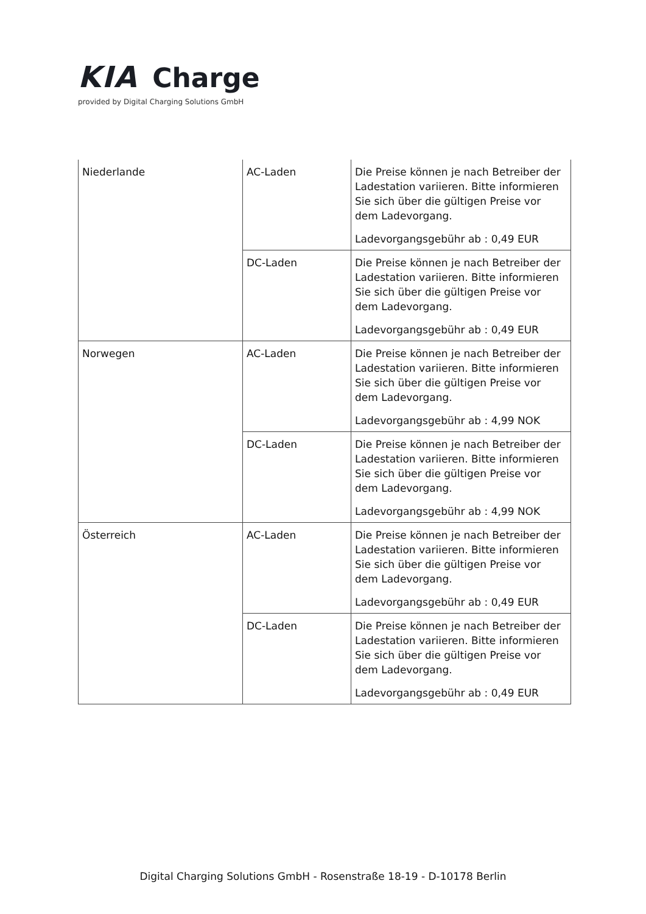KIA Charge
provided by Digital Charging Solutions GmbH
| Niederlande | AC-Laden | Die Preise können je nach Betreiber der Ladestation variieren. Bitte informieren Sie sich über die gültigen Preise vor dem Ladevorgang. Ladevorgangsgebühr ab : 0,49 EUR |
| | DC-Laden | Die Preise können je nach Betreiber der Ladestation variieren. Bitte informieren Sie sich über die gültigen Preise vor dem Ladevorgang. Ladevorgangsgebühr ab : 0,49 EUR |
| Norwegen | AC-Laden | Die Preise können je nach Betreiber der Ladestation variieren. Bitte informieren Sie sich über die gültigen Preise vor dem Ladevorgang. Ladevorgangsgebühr ab : 4,99 NOK |
| | DC-Laden | Die Preise können je nach Betreiber der Ladestation variieren. Bitte informieren Sie sich über die gültigen Preise vor dem Ladevorgang. Ladevorgangsgebühr ab : 4,99 NOK |
| Österreich | AC-Laden | Die Preise können je nach Betreiber der Ladestation variieren. Bitte informieren Sie sich über die gültigen Preise vor dem Ladevorgang. Ladevorgangsgebühr ab : 0,49 EUR |
| | DC-Laden | Die Preise können je nach Betreiber der Ladestation variieren. Bitte informieren Sie sich über die gültigen Preise vor dem Ladevorgang. Ladevorgangsgebühr ab : 0,49 EUR |
Digital Charging Solutions GmbH - Rosenstraße 18-19 - D-10178 Berlin